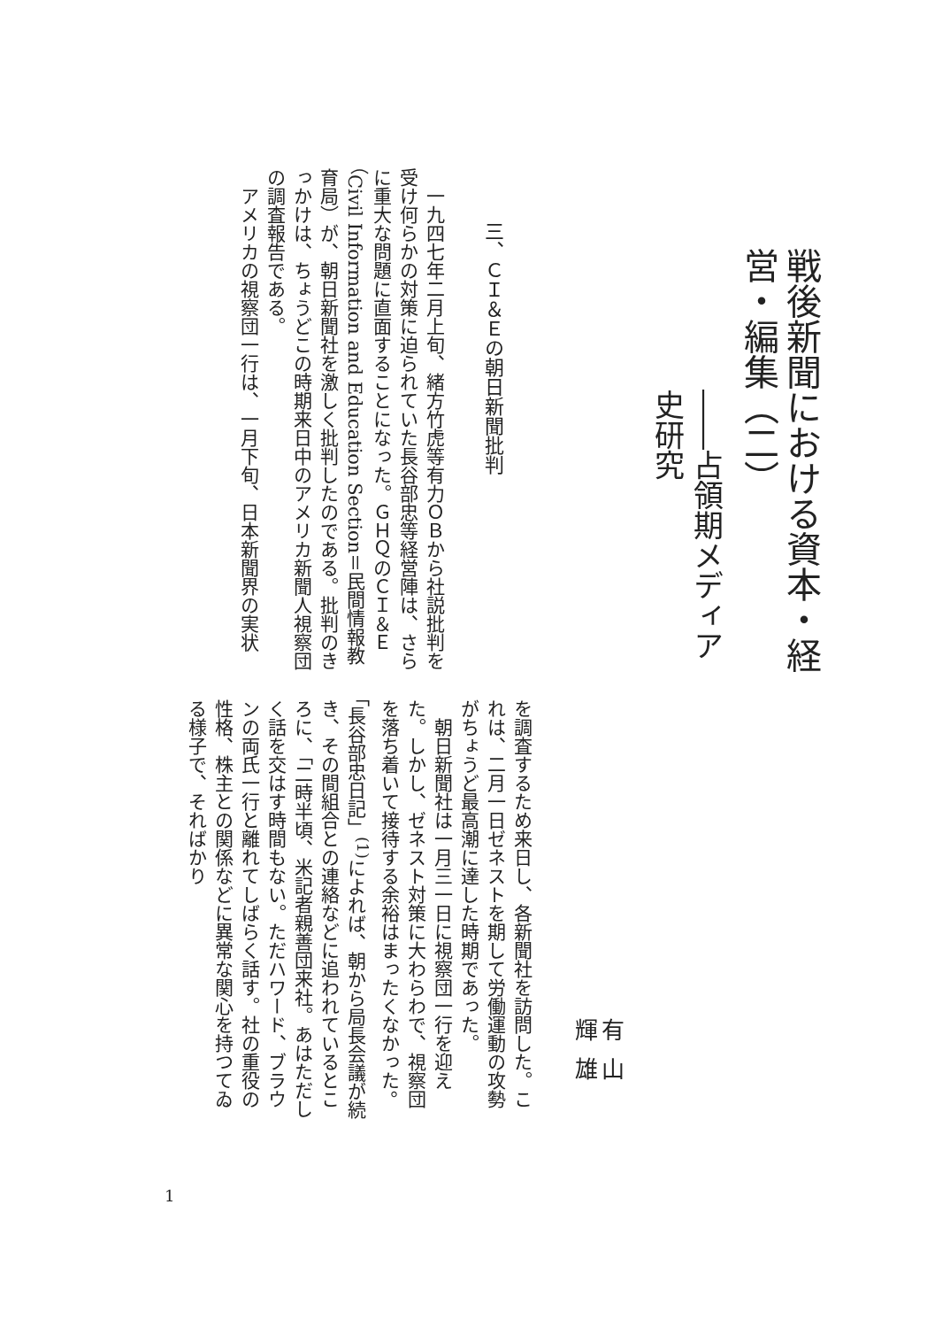戦後新聞における資本・経営・編集（二）
――占領期メディア史研究
三、ＣＩ＆Ｅの朝日新聞批判
　一九四七年二月上旬、緒方竹虎等有力ＯＢから社説批判を受け何らかの対策に迫られていた長谷部忠等経営陣は、さらに重大な問題に直面することになった。ＧＨＱのＣＩ＆Ｅ（Civil Information and Education Section＝民間情報教育局）が、朝日新聞社を激しく批判したのである。批判のきっかけは、ちょうどこの時期来日中のアメリカ新聞人視察団の調査報告である。
　アメリカの視察団一行は、一月下旬、日本新聞界の実状
有山輝雄
を調査するため来日し、各新聞社を訪問した。これは、二月一日ゼネストを期して労働運動の攻勢がちょうど最高潮に達した時期であった。
　朝日新聞社は一月三一日に視察団一行を迎えた。しかし、ゼネスト対策に大わらわで、視察団を落ち着いて接待する余裕はまったくなかった。「長谷部忠日記」<sup>(1)</sup>によれば、朝から局長会議が続き、その間組合との連絡などに追われているところに、「二時半頃、米記者親善団来社。あはただしく話を交はす時間もない。ただハワード、ブラウンの両氏一行と離れてしばらく話す。社の重役の性格、株主との関係などに異常な関心を持つてゐる様子で、そればかり
1